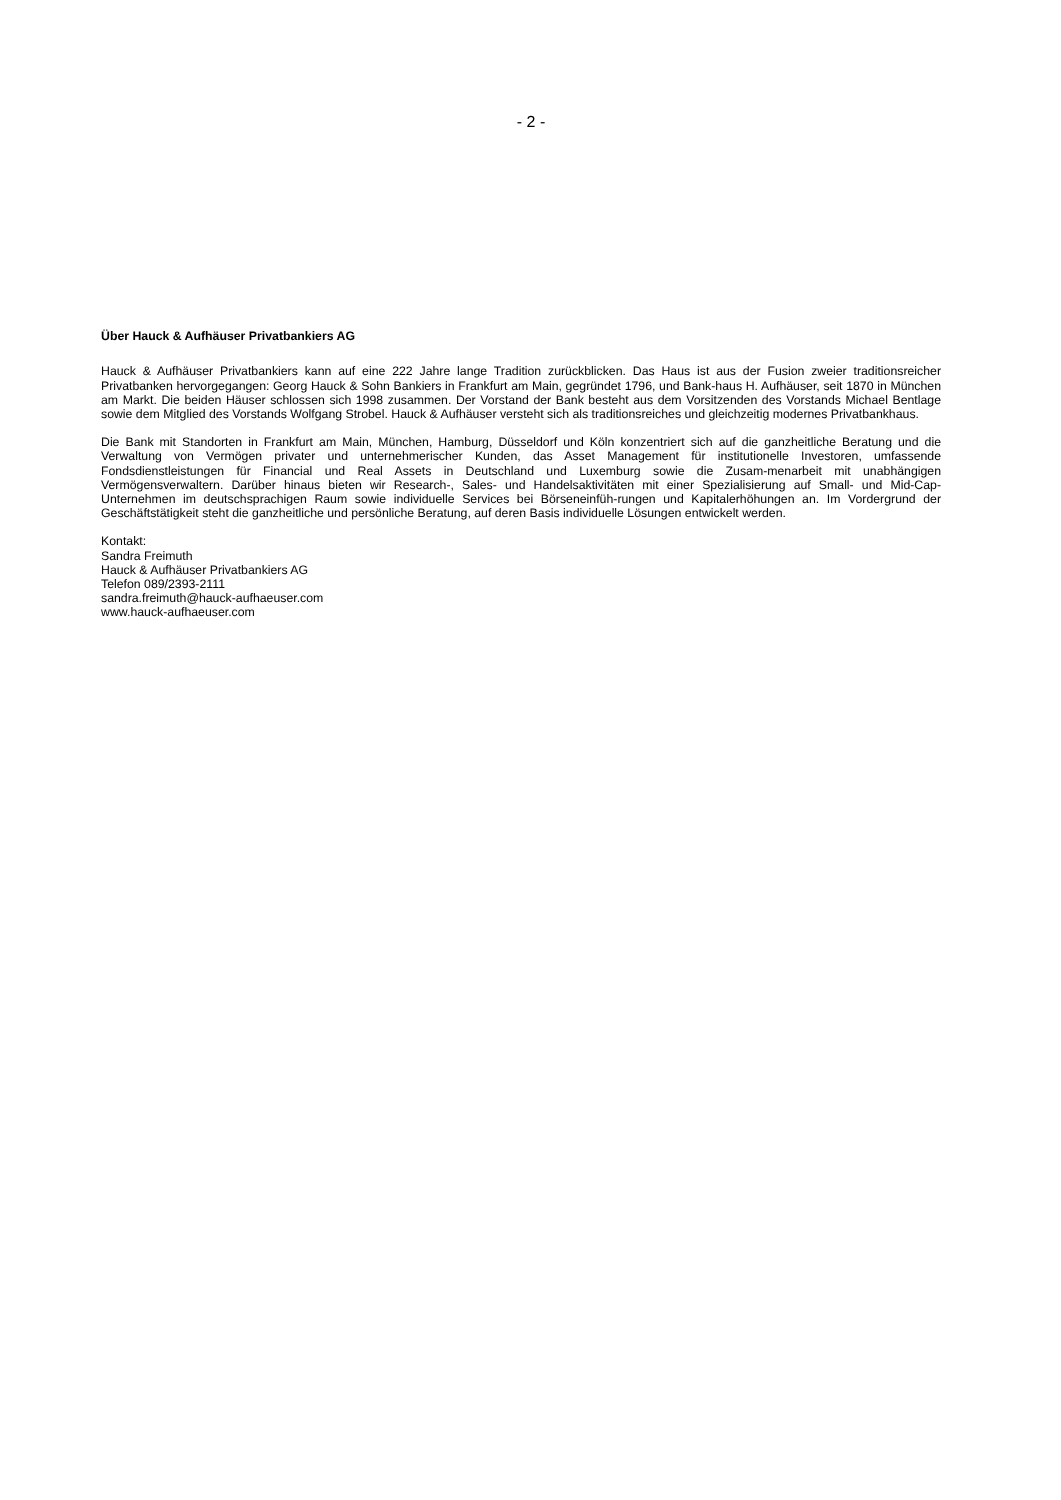- 2 -
Über Hauck & Aufhäuser Privatbankiers AG
Hauck & Aufhäuser Privatbankiers kann auf eine 222 Jahre lange Tradition zurückblicken. Das Haus ist aus der Fusion zweier traditionsreicher Privatbanken hervorgegangen: Georg Hauck & Sohn Bankiers in Frankfurt am Main, gegründet 1796, und Bank-haus H. Aufhäuser, seit 1870 in München am Markt. Die beiden Häuser schlossen sich 1998 zusammen. Der Vorstand der Bank besteht aus dem Vorsitzenden des Vorstands Michael Bentlage sowie dem Mitglied des Vorstands Wolfgang Strobel. Hauck & Aufhäuser versteht sich als traditionsreiches und gleichzeitig modernes Privatbankhaus.
Die Bank mit Standorten in Frankfurt am Main, München, Hamburg, Düsseldorf und Köln konzentriert sich auf die ganzheitliche Beratung und die Verwaltung von Vermögen privater und unternehmerischer Kunden, das Asset Management für institutionelle Investoren, umfassende Fondsdienstleistungen für Financial und Real Assets in Deutschland und Luxemburg sowie die Zusam-menarbeit mit unabhängigen Vermögensverwaltern. Darüber hinaus bieten wir Research-, Sales- und Handelsaktivitäten mit einer Spezialisierung auf Small- und Mid-Cap-Unternehmen im deutschsprachigen Raum sowie individuelle Services bei Börseneinfüh-rungen und Kapitalerhöhungen an. Im Vordergrund der Geschäftstätigkeit steht die ganzheitliche und persönliche Beratung, auf deren Basis individuelle Lösungen entwickelt werden.
Kontakt:
Sandra Freimuth
Hauck & Aufhäuser Privatbankiers AG
Telefon 089/2393-2111
sandra.freimuth@hauck-aufhaeuser.com
www.hauck-aufhaeuser.com